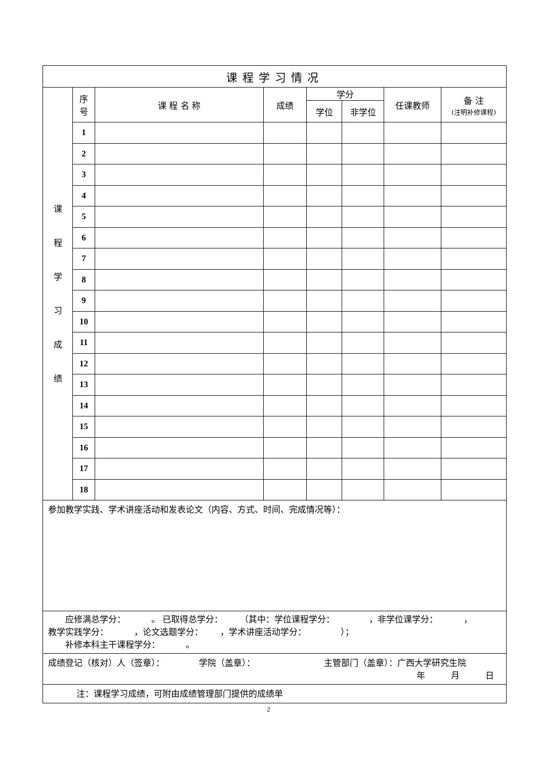| 课程学习情况 | | | | | | | |
| --- | --- | --- | --- | --- | --- | --- | --- |
| 课 程 学 习 成 绩 | 序 号 | 课 程 名 称 | 成绩 | 学分 | | 任课教师 | 备 注 (注明补修课程) |
| | | | | 学位 | 非学位 | | |
| | 1 | | | | | | |
| | 2 | | | | | | |
| | 3 | | | | | | |
| | 4 | | | | | | |
| | 5 | | | | | | |
| | 6 | | | | | | |
| | 7 | | | | | | |
| | 8 | | | | | | |
| | 9 | | | | | | |
| | 10 | | | | | | |
| | 11 | | | | | | |
| | 12 | | | | | | |
| | 13 | | | | | | |
| | 14 | | | | | | |
| | 15 | | | | | | |
| | 16 | | | | | | |
| | 17 | | | | | | |
| | 18 | | | | | | |
| 参加教学实践、学术讲座活动和发表论文（内容、方式、时间、完成情况等）： | | | | | | | |
| 应修满总学分： 。 已取得总学分： （其中：学位课程学分： ，非学位课学分： ， 教学实践学分： ，论文选题学分： ，学术讲座活动学分： ）； 补修本科主干课程学分： 。 | | | | | | | |
| 成绩登记（核对）人（签章）： 学院（盖章）： 主管部门（盖章）：广西大学研究生院 年 月 日 | | | | | | | |
| 注：课程学习成绩，可附由成绩管理部门提供的成绩单 | | | | | | | |
2